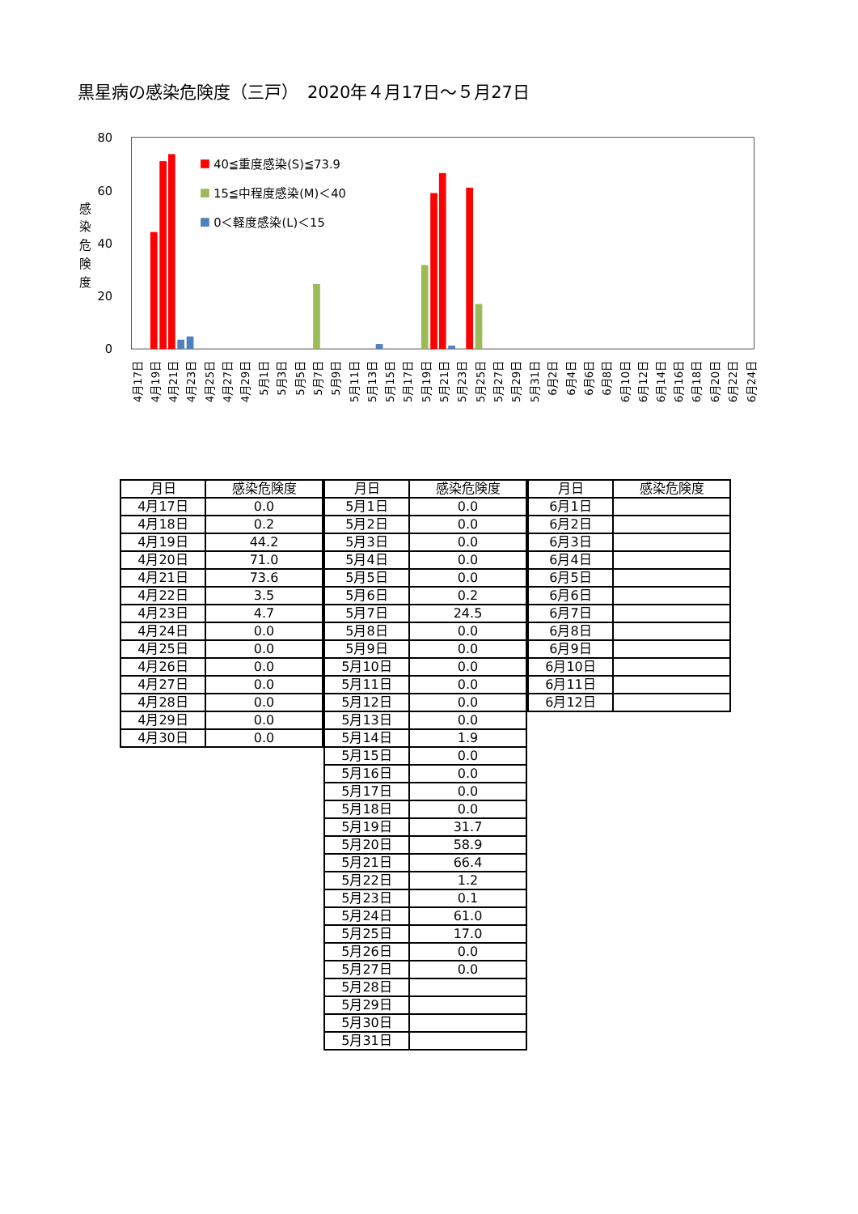黒星病の感染危険度（三戸）　2020年４月17日～５月27日
80
60
40
20
0
感
染
危
険
度
40≦重度感染(S)≦73.9
15≦中程度感染(M)＜40
0＜軽度感染(L)＜15
4月17日
4月19日
4月21日
4月23日
4月25日
4月27日
4月29日
5月1日
5月3日
5月5日
5月7日
5月9日
5月11日
5月13日
5月15日
5月17日
5月19日
5月21日
5月23日
5月25日
5月27日
5月29日
5月31日
6月2日
6月4日
6月6日
6月8日
6月10日
6月12日
6月14日
6月16日
6月18日
6月20日
6月22日
6月24日
| 月日 | 感染危険度 |
| --- | --- |
| 4月17日 | 0.0 |
| 4月18日 | 0.2 |
| 4月19日 | 44.2 |
| 4月20日 | 71.0 |
| 4月21日 | 73.6 |
| 4月22日 | 3.5 |
| 4月23日 | 4.7 |
| 4月24日 | 0.0 |
| 4月25日 | 0.0 |
| 4月26日 | 0.0 |
| 4月27日 | 0.0 |
| 4月28日 | 0.0 |
| 4月29日 | 0.0 |
| 4月30日 | 0.0 |
| 月日 | 感染危険度 |
| --- | --- |
| 5月1日 | 0.0 |
| 5月2日 | 0.0 |
| 5月3日 | 0.0 |
| 5月4日 | 0.0 |
| 5月5日 | 0.0 |
| 5月6日 | 0.2 |
| 5月7日 | 24.5 |
| 5月8日 | 0.0 |
| 5月9日 | 0.0 |
| 5月10日 | 0.0 |
| 5月11日 | 0.0 |
| 5月12日 | 0.0 |
| 5月13日 | 0.0 |
| 5月14日 | 1.9 |
| 5月15日 | 0.0 |
| 5月16日 | 0.0 |
| 5月17日 | 0.0 |
| 5月18日 | 0.0 |
| 5月19日 | 31.7 |
| 5月20日 | 58.9 |
| 5月21日 | 66.4 |
| 5月22日 | 1.2 |
| 5月23日 | 0.1 |
| 5月24日 | 61.0 |
| 5月25日 | 17.0 |
| 5月26日 | 0.0 |
| 5月27日 | 0.0 |
| 5月28日 | |
| 5月29日 | |
| 5月30日 | |
| 5月31日 | |
| 月日 | 感染危険度 |
| --- | --- |
| 6月1日 | |
| 6月2日 | |
| 6月3日 | |
| 6月4日 | |
| 6月5日 | |
| 6月6日 | |
| 6月7日 | |
| 6月8日 | |
| 6月9日 | |
| 6月10日 | |
| 6月11日 | |
| 6月12日 | |